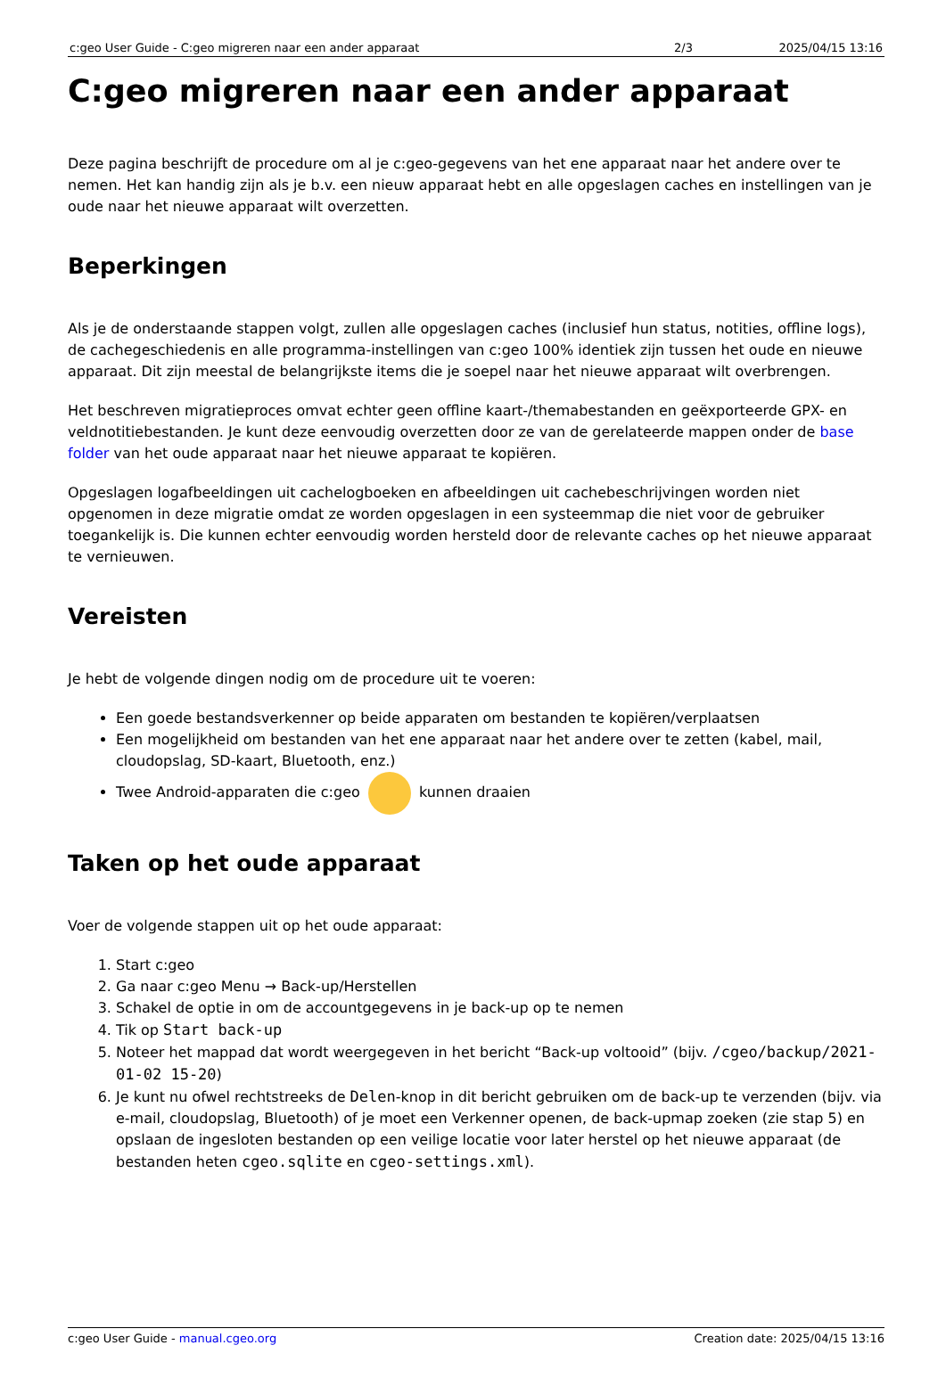| c:geo User Guide - C:geo migreren naar een ander apparaat | 2/3 | 2025/04/15 13:16 |
C:geo migreren naar een ander apparaat
Deze pagina beschrijft de procedure om al je c:geo-gegevens van het ene apparaat naar het andere over te nemen. Het kan handig zijn als je b.v. een nieuw apparaat hebt en alle opgeslagen caches en instellingen van je oude naar het nieuwe apparaat wilt overzetten.
Beperkingen
Als je de onderstaande stappen volgt, zullen alle opgeslagen caches (inclusief hun status, notities, offline logs), de cachegeschiedenis en alle programma-instellingen van c:geo 100% identiek zijn tussen het oude en nieuwe apparaat. Dit zijn meestal de belangrijkste items die je soepel naar het nieuwe apparaat wilt overbrengen.
Het beschreven migratieproces omvat echter geen offline kaart-/themabestanden en geëxporteerde GPX- en veldnotitiebestanden. Je kunt deze eenvoudig overzetten door ze van de gerelateerde mappen onder de base folder van het oude apparaat naar het nieuwe apparaat te kopiëren.
Opgeslagen logafbeeldingen uit cachelogboeken en afbeeldingen uit cachebeschrijvingen worden niet opgenomen in deze migratie omdat ze worden opgeslagen in een systeemmap die niet voor de gebruiker toegankelijk is. Die kunnen echter eenvoudig worden hersteld door de relevante caches op het nieuwe apparaat te vernieuwen.
Vereisten
Je hebt de volgende dingen nodig om de procedure uit te voeren:
Een goede bestandsverkenner op beide apparaten om bestanden te kopiëren/verplaatsen
Een mogelijkheid om bestanden van het ene apparaat naar het andere over te zetten (kabel, mail, cloudopslag, SD-kaart, Bluetooth, enz.)
Twee Android-apparaten die c:geo kunnen draaien
Taken op het oude apparaat
Voer de volgende stappen uit op het oude apparaat:
1. Start c:geo
2. Ga naar c:geo Menu → Back-up/Herstellen
3. Schakel de optie in om de accountgegevens in je back-up op te nemen
4. Tik op Start back-up
5. Noteer het mappad dat wordt weergegeven in het bericht “Back-up voltooid” (bijv. /cgeo/backup/2021-01-02 15-20)
6. Je kunt nu ofwel rechtstreeks de Delen-knop in dit bericht gebruiken om de back-up te verzenden (bijv. via e-mail, cloudopslag, Bluetooth) of je moet een Verkenner openen, de back-upmap zoeken (zie stap 5) en opslaan de ingesloten bestanden op een veilige locatie voor later herstel op het nieuwe apparaat (de bestanden heten cgeo.sqlite en cgeo-settings.xml).
c:geo User Guide - manual.cgeo.org Creation date: 2025/04/15 13:16